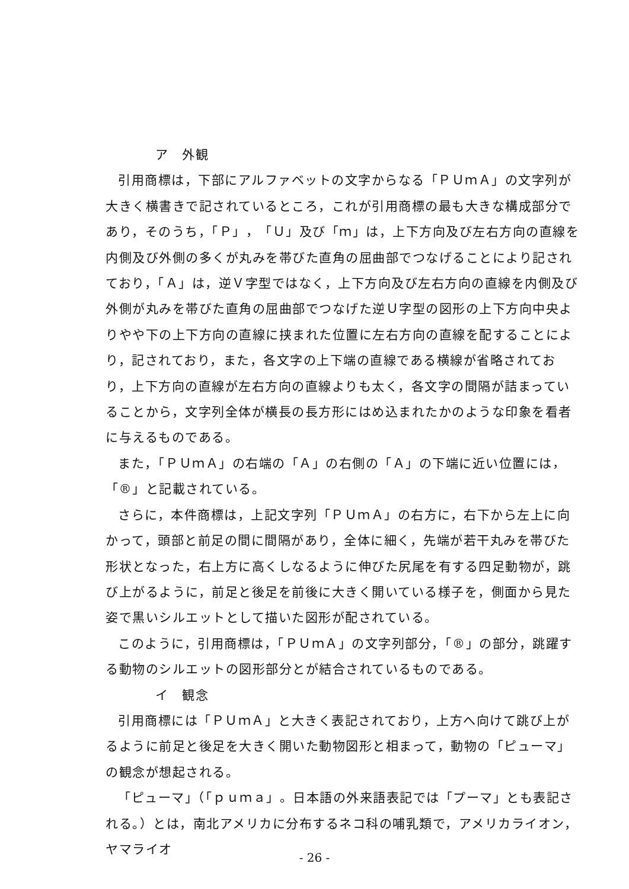ア　外観
引用商標は，下部にアルファベットの文字からなる「ＰＵｍＡ」の文字列が大きく横書きで記されているところ，これが引用商標の最も大きな構成部分であり，そのうち，「Ｐ」，「Ｕ」及び「ｍ」は，上下方向及び左右方向の直線を内側及び外側の多くが丸みを帯びた直角の屈曲部でつなげることにより記されており，「Ａ」は，逆Ｖ字型ではなく，上下方向及び左右方向の直線を内側及び外側が丸みを帯びた直角の屈曲部でつなげた逆Ｕ字型の図形の上下方向中央よりやや下の上下方向の直線に挟まれた位置に左右方向の直線を配することにより，記されており，また，各文字の上下端の直線である横線が省略されており，上下方向の直線が左右方向の直線よりも太く，各文字の間隔が詰まっていることから，文字列全体が横長の長方形にはめ込まれたかのような印象を看者に与えるものである。
また，「ＰＵｍＡ」の右端の「Ａ」の右側の「Ａ」の下端に近い位置には，「®」と記載されている。
さらに，本件商標は，上記文字列「ＰＵｍＡ」の右方に，右下から左上に向かって，頭部と前足の間に間隔があり，全体に細く，先端が若干丸みを帯びた形状となった，右上方に高くしなるように伸びた尻尾を有する四足動物が，跳び上がるように，前足と後足を前後に大きく開いている様子を，側面から見た姿で黒いシルエットとして描いた図形が配されている。
このように，引用商標は，「ＰＵｍＡ」の文字列部分，「®」の部分，跳躍する動物のシルエットの図形部分とが結合されているものである。
イ　観念
引用商標には「ＰＵｍＡ」と大きく表記されており，上方へ向けて跳び上がるように前足と後足を大きく開いた動物図形と相まって，動物の「ピューマ」の観念が想起される。
「ピューマ」（「ｐｕｍａ」。日本語の外来語表記では「プーマ」とも表記される。）とは，南北アメリカに分布するネコ科の哺乳類で，アメリカライオン，ヤマライオ
- 26 -